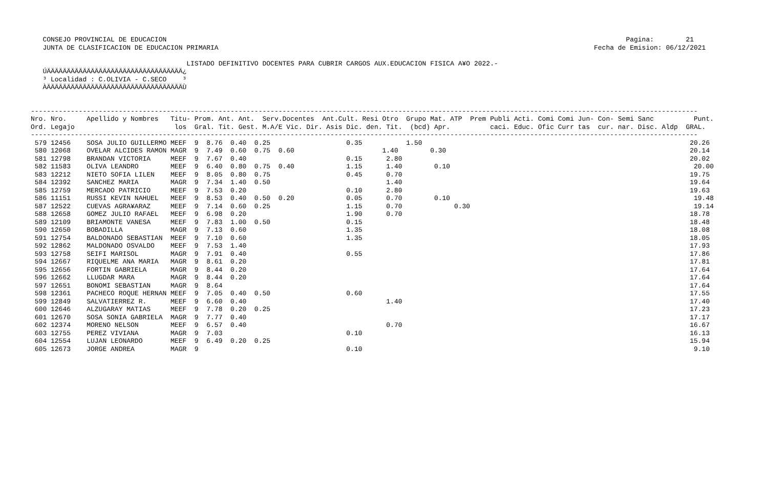CONSEJO PROVINCIAL DE EDUCACION                                                                                                                   Pagina:        21
   JUNTA DE CLASIFICACION DE EDUCACION PRIMARIA                                                                                              Fecha de Emision: 06/12/2021

                                       LISTADO DEFINITIVO DOCENTES PARA CUBRIR CARGOS AUX.EDUCACION FISICA A¥O 2022.-
   ÚÄÄÄÄÄÄÄÄÄÄÄÄÄÄÄÄÄÄÄÄÄÄÄÄÄÄÄÄÄÄÄÄÄÄ¿
   ³ Localidad : C.OLIVIA - C.SECO    ³
   ÀÄÄÄÄÄÄÄÄÄÄÄÄÄÄÄÄÄÄÄÄÄÄÄÄÄÄÄÄÄÄÄÄÄÄÙ


-----------------------------------------------------------------------------------------------------------------------------------------------------------------------
Nro. Nro.     Apellido y Nombres   Titu- Prom. Ant. Ant.  Serv.Docentes  Ant.Cult. Resi Otro  Grupo Mat. ATP  Prem Publi Acti. Comi Comi Jun- Con- Semi Sanc          Punt.
Ord. Legajo                         los  Gral. Tit. Gest. M.A/E Vic. Dir. Asis Dic. den. Tit.  (bcd) Apr.          caci. Educ. Ofic Curr tas  cur. nar. Disc. Aldp  GRAL.
-----------------------------------------------------------------------------------------------------------------------------------------------------------------------
 579 12456    SOSA JULIO GUILLERMO MEEF  9  8.76  0.40  0.25                   0.35           1.50                                                                   20.26
 580 12068    OVELAR ALCIDES RAMON MAGR  9  7.49  0.60  0.75  0.60                      1.40        0.30                                                             20.14
 581 12798    BRANDAN VICTORIA     MEEF  9  7.67  0.40                         0.15      2.80                                                                        20.02
 582 11583    OLIVA LEANDRO        MEEF  9  6.40  0.80  0.75  0.40             1.15      1.40        0.10                                                             20.00
 583 12212    NIETO SOFIA LILEN    MEEF  9  8.05  0.80  0.75                   0.45      0.70                                                                        19.75
 584 12392    SANCHEZ MARIA        MAGR  9  7.34  1.40  0.50                             1.40                                                                        19.64
 585 12759    MERCADO PATRICIO     MEEF  9  7.53  0.20                         0.10      2.80                                                                        19.63
 586 11151    RUSSI KEVIN NAHUEL   MEEF  9  8.53  0.40  0.50  0.20             0.05      0.70        0.10                                                             19.48
 587 12522    CUEVAS AGRA¥ARAZ     MEEF  9  7.14  0.60  0.25                   1.15      0.70             0.30                                                        19.14
 588 12658    GOMEZ JULIO RAFAEL   MEEF  9  6.98  0.20                         1.90      0.70                                                                        18.78
 589 12109    BRIAMONTE VANESA     MEEF  9  7.83  1.00  0.50                   0.15                                                                                  18.48
 590 12650    BOBADILLA            MAGR  9  7.13  0.60                         1.35                                                                                  18.08
 591 12754    BALDONADO SEBASTIAN  MEEF  9  7.10  0.60                         1.35                                                                                  18.05
 592 12862    MALDONADO OSVALDO    MEEF  9  7.53  1.40                                                                                                               17.93
 593 12758    SEIFI MARISOL        MAGR  9  7.91  0.40                         0.55                                                                                  17.86
 594 12667    RIQUELME ANA MARIA   MAGR  9  8.61  0.20                                                                                                               17.81
 595 12656    FORTIN GABRIELA      MAGR  9  8.44  0.20                                                                                                               17.64
 596 12662    LLUGDAR MARA         MAGR  9  8.44  0.20                                                                                                               17.64
 597 12651    BONOMI SEBASTIAN     MAGR  9  8.64                                                                                                                     17.64
 598 12361    PACHECO ROQUE HERNAN MEEF  9  7.05  0.40  0.50                   0.60                                                                                  17.55
 599 12849    SALVATIERREZ R.      MEEF  9  6.60  0.40                                   1.40                                                                        17.40
 600 12646    ALZUGARAY MATIAS     MEEF  9  7.78  0.20  0.25                                                                                                         17.23
 601 12670    SOSA SONIA GABRIELA  MAGR  9  7.77  0.40                                                                                                               17.17
 602 12374    MORENO NELSON        MEEF  9  6.57  0.40                                   0.70                                                                        16.67
 603 12755    PEREZ VIVIANA        MAGR  9  7.03                               0.10                                                                                  16.13
 604 12554    LUJAN LEONARDO       MEEF  9  6.49  0.20  0.25                                                                                                         15.94
 605 12673    JORGE ANDREA         MAGR  9                                     0.10                                                                                   9.10